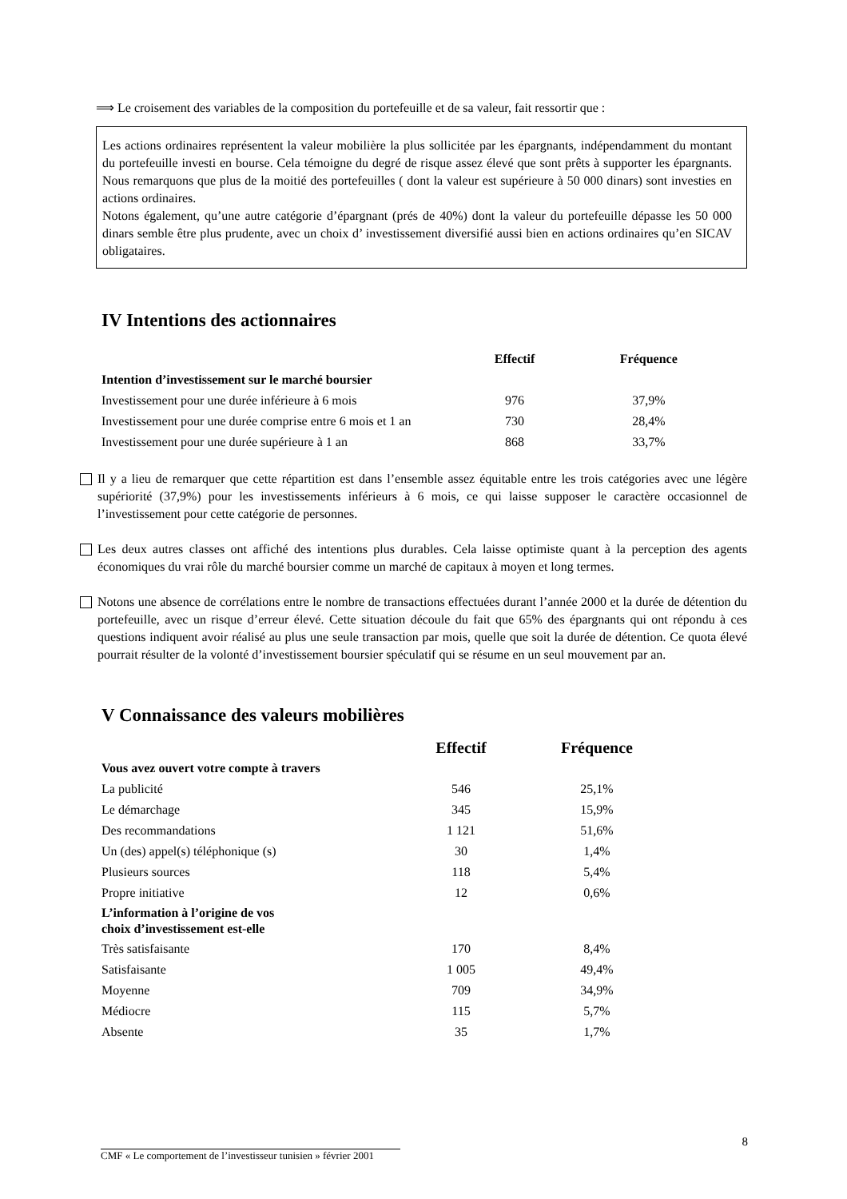⟹ Le croisement des variables de la composition du portefeuille et de sa valeur, fait ressortir que :
Les actions ordinaires représentent la valeur mobilière la plus sollicitée par les épargnants, indépendamment du montant du portefeuille investi en bourse. Cela témoigne du degré de risque assez élevé que sont prêts à supporter les épargnants. Nous remarquons que plus de la moitié des portefeuilles ( dont la valeur est supérieure à 50 000 dinars) sont investies en actions ordinaires.
Notons également, qu’une autre catégorie d’épargnant (prés de 40%) dont la valeur du portefeuille dépasse les 50 000 dinars semble être plus prudente, avec un choix d’ investissement diversifié aussi bien en actions ordinaires qu’en SICAV obligataires.
IV Intentions des actionnaires
| | Effectif | Fréquence |
| --- | --- | --- |
| Intention d’investissement sur le marché boursier | | |
| Investissement pour une durée inférieure à 6 mois | 976 | 37,9% |
| Investissement pour une durée comprise entre 6 mois et 1 an | 730 | 28,4% |
| Investissement pour une durée supérieure à 1 an | 868 | 33,7% |
Il y a lieu de remarquer que cette répartition est dans l’ensemble assez équitable entre les trois catégories avec une légère supériorité (37,9%) pour les investissements inférieurs à 6 mois, ce qui laisse supposer le caractère occasionnel de l’investissement pour cette catégorie de personnes.
Les deux autres classes ont affiché des intentions plus durables. Cela laisse optimiste quant à la perception des agents économiques du vrai rôle du marché boursier comme un marché de capitaux à moyen et long termes.
Notons une absence de corrélations entre le nombre de transactions effectuées durant l’année 2000 et la durée de détention du portefeuille, avec un risque d’erreur élevé. Cette situation découle du fait que 65% des épargnants qui ont répondu à ces questions indiquent avoir réalisé au plus une seule transaction par mois, quelle que soit la durée de détention. Ce quota élevé pourrait résulter de la volonté d’investissement boursier spéculatif qui se résume en un seul mouvement par an.
V Connaissance des valeurs mobilières
| | Effectif | Fréquence |
| --- | --- | --- |
| Vous avez ouvert votre compte à travers | | |
| La publicité | 546 | 25,1% |
| Le démarchage | 345 | 15,9% |
| Des recommandations | 1 121 | 51,6% |
| Un (des) appel(s) téléphonique (s) | 30 | 1,4% |
| Plusieurs sources | 118 | 5,4% |
| Propre initiative | 12 | 0,6% |
| L’information à l’origine de vos choix d’investissement est-elle | | |
| Très satisfaisante | 170 | 8,4% |
| Satisfaisante | 1 005 | 49,4% |
| Moyenne | 709 | 34,9% |
| Médiocre | 115 | 5,7% |
| Absente | 35 | 1,7% |
8
CMF « Le comportement de l’investisseur tunisien » février 2001